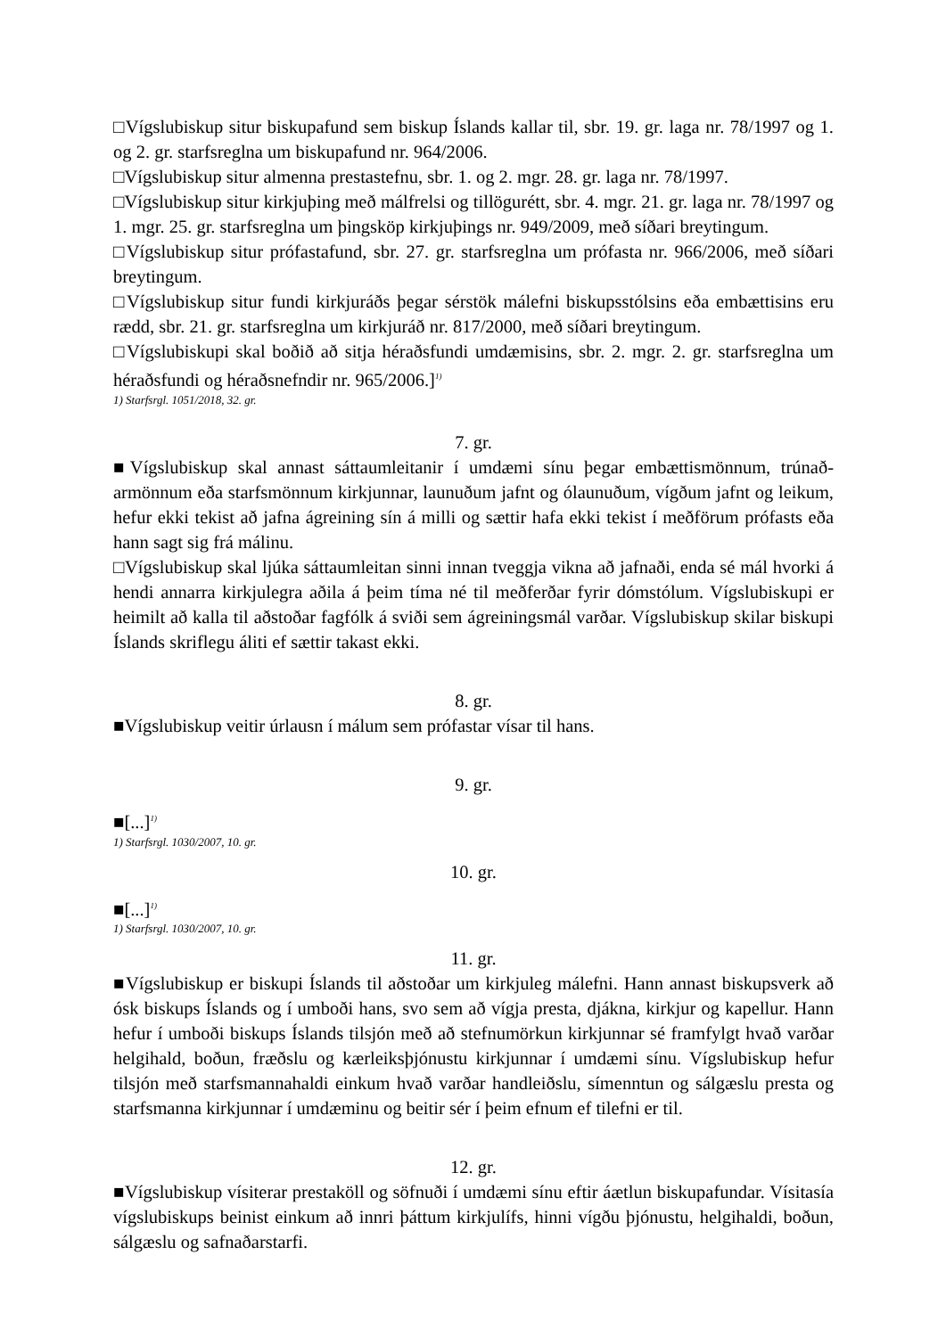□Vígslubiskup situr biskupafund sem biskup Íslands kallar til, sbr. 19. gr. laga nr. 78/1997 og 1. og 2. gr. starfsreglna um biskupafund nr. 964/2006.
□Vígslubiskup situr almenna prestastefnu, sbr. 1. og 2. mgr. 28. gr. laga nr. 78/1997.
□Vígslubiskup situr kirkjuþing með málfrelsi og tillögurétt, sbr. 4. mgr. 21. gr. laga nr. 78/1997 og 1. mgr. 25. gr. starfsreglna um þingsköp kirkjuþings nr. 949/2009, með síðari breytingum.
□Vígslubiskup situr prófastafund, sbr. 27. gr. starfsreglna um prófasta nr. 966/2006, með síðari breytingum.
□Vígslubiskup situr fundi kirkjuráðs þegar sérstök málefni biskupsstólsins eða embættisins eru rædd, sbr. 21. gr. starfsreglna um kirkjuráð nr. 817/2000, með síðari breytingum.
□Vígslubiskupi skal boðið að sitja héraðsfundi umdæmisins, sbr. 2. mgr. 2. gr. starfsreglna um héraðsfundi og héraðsnefndir nr. 965/2006.]<sup>1)</sup>
1) Starfsrgl. 1051/2018, 32. gr.
7. gr.
■Vígslubiskup skal annast sáttaumleitanir í umdæmi sínu þegar embættismönnum, trúnað­armönnum eða starfsmönnum kirkjunnar, launuðum jafnt og ólaunuðum, vígðum jafnt og leikum, hefur ekki tekist að jafna ágreining sín á milli og sættir hafa ekki tekist í meðförum prófasts eða hann sagt sig frá málinu.
□Vígslubiskup skal ljúka sáttaumleitan sinni innan tveggja vikna að jafnaði, enda sé mál hvorki á hendi annarra kirkjulegra aðila á þeim tíma né til meðferðar fyrir dómstólum. Vígslubiskupi er heimilt að kalla til aðstoðar fagfólk á sviði sem ágreiningsmál varðar. Vígslubiskup skilar biskupi Íslands skriflegu áliti ef sættir takast ekki.
8. gr.
■Vígslubiskup veitir úrlausn í málum sem prófastar vísar til hans.
9. gr.
■[...]<sup>1)</sup>
1) Starfsrgl. 1030/2007, 10. gr.
10. gr.
■[...]<sup>1)</sup>
1) Starfsrgl. 1030/2007, 10. gr.
11. gr.
■Vígslubiskup er biskupi Íslands til aðstoðar um kirkjuleg málefni. Hann annast biskupsverk að ósk biskups Íslands og í umboði hans, svo sem að vígja presta, djákna, kirkjur og kapellur. Hann hefur í umboði biskups Íslands tilsjón með að stefnumörkun kirkjunnar sé framfylgt hvað varðar helgihald, boðun, fræðslu og kærleiksþjónustu kirkjunnar í umdæmi sínu. Vígslubiskup hefur tilsjón með starfsmannahaldi einkum hvað varðar handleiðslu, símenntun og sálgæslu presta og starfsmanna kirkjunnar í umdæminu og beitir sér í þeim efnum ef tilefni er til.
12. gr.
■Vígslubiskup vísiterar prestaköll og söfnuði í umdæmi sínu eftir áætlun biskupafundar. Vísitasía vígslubiskups beinist einkum að innri þáttum kirkjulífs, hinni vígðu þjónustu, helgihaldi, boðun, sálgæslu og safnaðarstarfi.